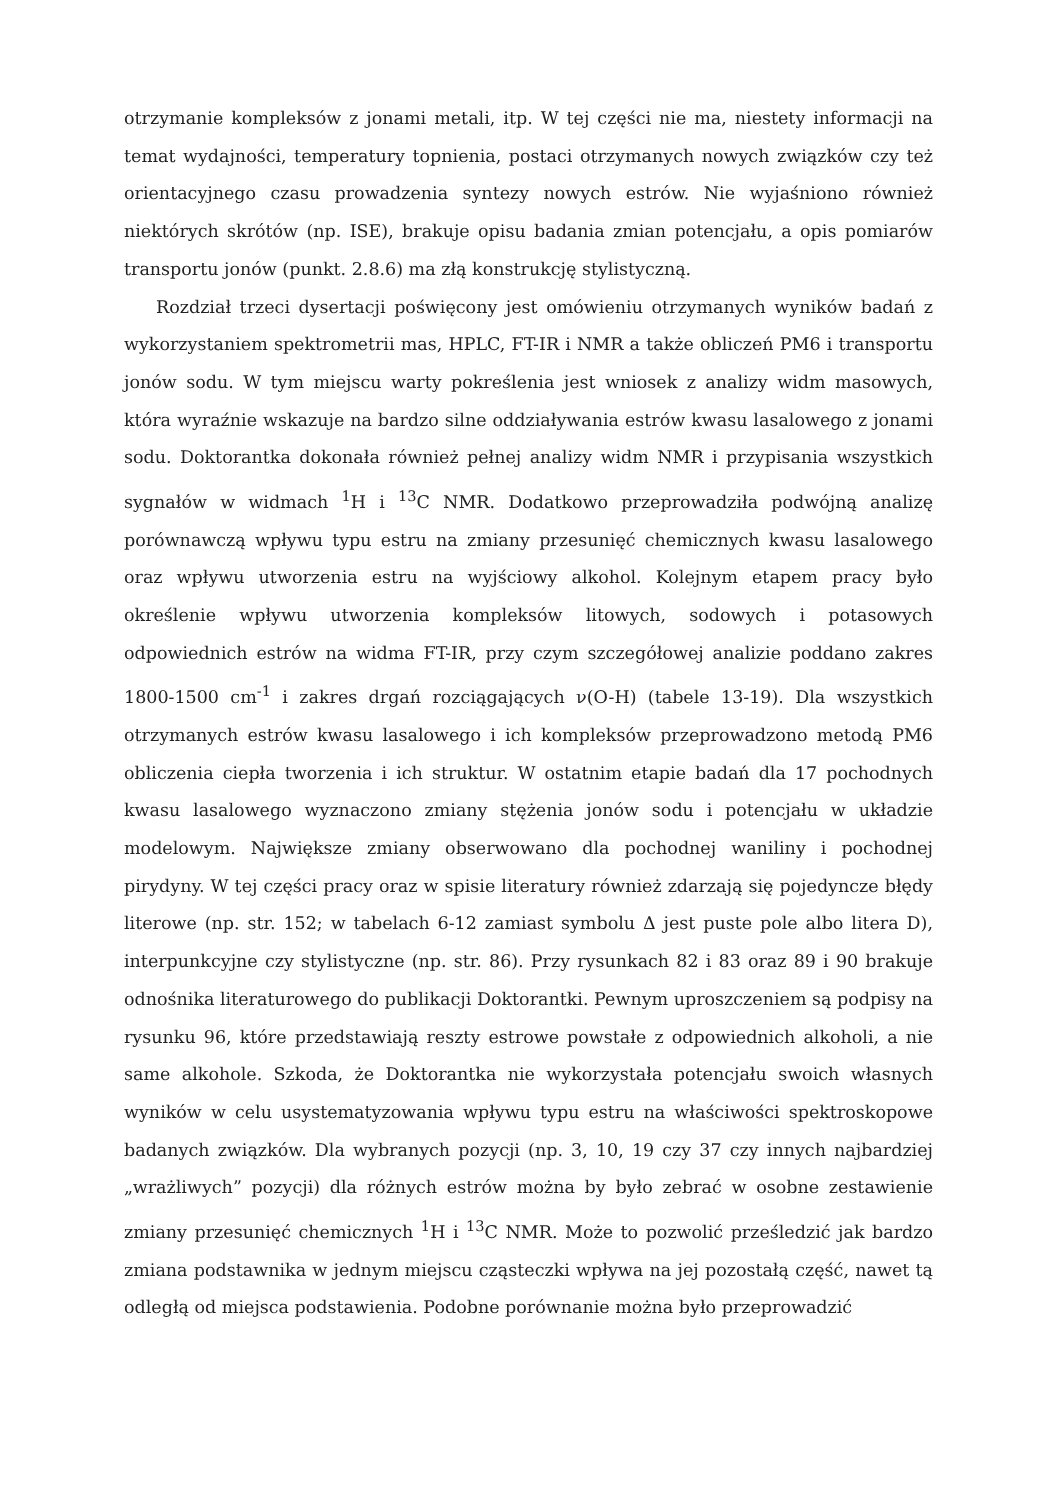otrzymanie kompleksów z jonami metali, itp. W tej części nie ma, niestety informacji na temat wydajności, temperatury topnienia, postaci otrzymanych nowych związków czy też orientacyjnego czasu prowadzenia syntezy nowych estrów. Nie wyjaśniono również niektórych skrótów (np. ISE), brakuje opisu badania zmian potencjału, a opis pomiarów transportu jonów (punkt. 2.8.6) ma złą konstrukcję stylistyczną.
Rozdział trzeci dysertacji poświęcony jest omówieniu otrzymanych wyników badań z wykorzystaniem spektrometrii mas, HPLC, FT-IR i NMR a także obliczeń PM6 i transportu jonów sodu. W tym miejscu warty pokreślenia jest wniosek z analizy widm masowych, która wyraźnie wskazuje na bardzo silne oddziaływania estrów kwasu lasalowego z jonami sodu. Doktorantka dokonała również pełnej analizy widm NMR i przypisania wszystkich sygnałów w widmach <sup>1</sup>H i <sup>13</sup>C NMR. Dodatkowo przeprowadziła podwójną analizę porównawczą wpływu typu estru na zmiany przesunięć chemicznych kwasu lasalowego oraz wpływu utworzenia estru na wyjściowy alkohol. Kolejnym etapem pracy było określenie wpływu utworzenia kompleksów litowych, sodowych i potasowych odpowiednich estrów na widma FT-IR, przy czym szczegółowej analizie poddano zakres 1800-1500 cm<sup>-1</sup> i zakres drgań rozciągających ν(O-H) (tabele 13-19). Dla wszystkich otrzymanych estrów kwasu lasalowego i ich kompleksów przeprowadzono metodą PM6 obliczenia ciepła tworzenia i ich struktur. W ostatnim etapie badań dla 17 pochodnych kwasu lasalowego wyznaczono zmiany stężenia jonów sodu i potencjału w układzie modelowym. Największe zmiany obserwowano dla pochodnej waniliny i pochodnej pirydyny. W tej części pracy oraz w spisie literatury również zdarzają się pojedyncze błędy literowe (np. str. 152; w tabelach 6-12 zamiast symbolu Δ jest puste pole albo litera D), interpunkcyjne czy stylistyczne (np. str. 86). Przy rysunkach 82 i 83 oraz 89 i 90 brakuje odnośnika literaturowego do publikacji Doktorantki. Pewnym uproszczeniem są podpisy na rysunku 96, które przedstawiają reszty estrowe powstałe z odpowiednich alkoholi, a nie same alkohole. Szkoda, że Doktorantka nie wykorzystała potencjału swoich własnych wyników w celu usystematyzowania wpływu typu estru na właściwości spektroskopowe badanych związków. Dla wybranych pozycji (np. 3, 10, 19 czy 37 czy innych najbardziej „wrażliwych” pozycji) dla różnych estrów można by było zebrać w osobne zestawienie zmiany przesunięć chemicznych <sup>1</sup>H i <sup>13</sup>C NMR. Może to pozwolić prześledzić jak bardzo zmiana podstawnika w jednym miejscu cząsteczki wpływa na jej pozostałą część, nawet tą odległą od miejsca podstawienia. Podobne porównanie można było przeprowadzić